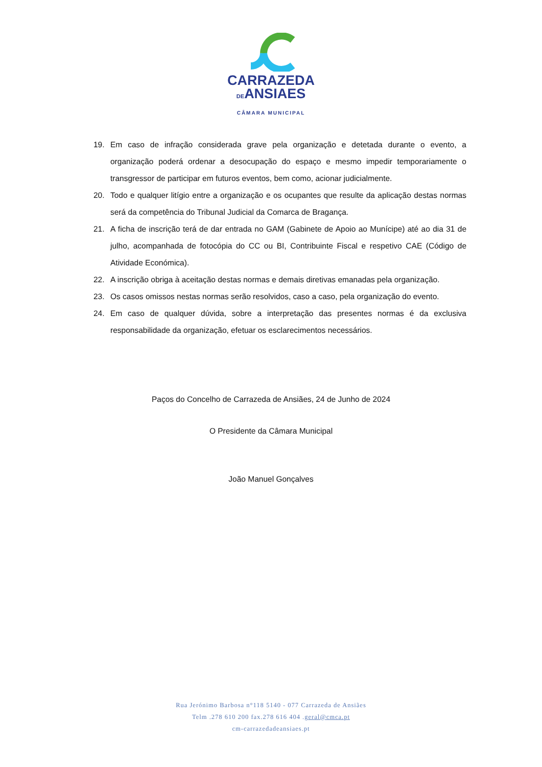CARRAZEDA
DEANSIAES
CÂMARA MUNICIPAL
19. Em caso de infração considerada grave pela organização e detetada durante o evento, a organização poderá ordenar a desocupação do espaço e mesmo impedir temporariamente o transgressor de participar em futuros eventos, bem como, acionar judicialmente.
20. Todo e qualquer litígio entre a organização e os ocupantes que resulte da aplicação destas normas será da competência do Tribunal Judicial da Comarca de Bragança.
21. A ficha de inscrição terá de dar entrada no GAM (Gabinete de Apoio ao Munícipe) até ao dia 31 de julho, acompanhada de fotocópia do CC ou BI, Contribuinte Fiscal e respetivo CAE (Código de Atividade Económica).
22. A inscrição obriga à aceitação destas normas e demais diretivas emanadas pela organização.
23. Os casos omissos nestas normas serão resolvidos, caso a caso, pela organização do evento.
24. Em caso de qualquer dúvida, sobre a interpretação das presentes normas é da exclusiva responsabilidade da organização, efetuar os esclarecimentos necessários.
Paços do Concelho de Carrazeda de Ansiães, 24 de Junho de 2024
O Presidente da Câmara Municipal
João Manuel Gonçalves
Rua Jerónimo Barbosa n°118 5140 - 077 Carrazeda de Ansiães
Telm .278 610 200 fax.278 616 404 .geral@cmca.pt
cm-carrazedadeansiaes.pt